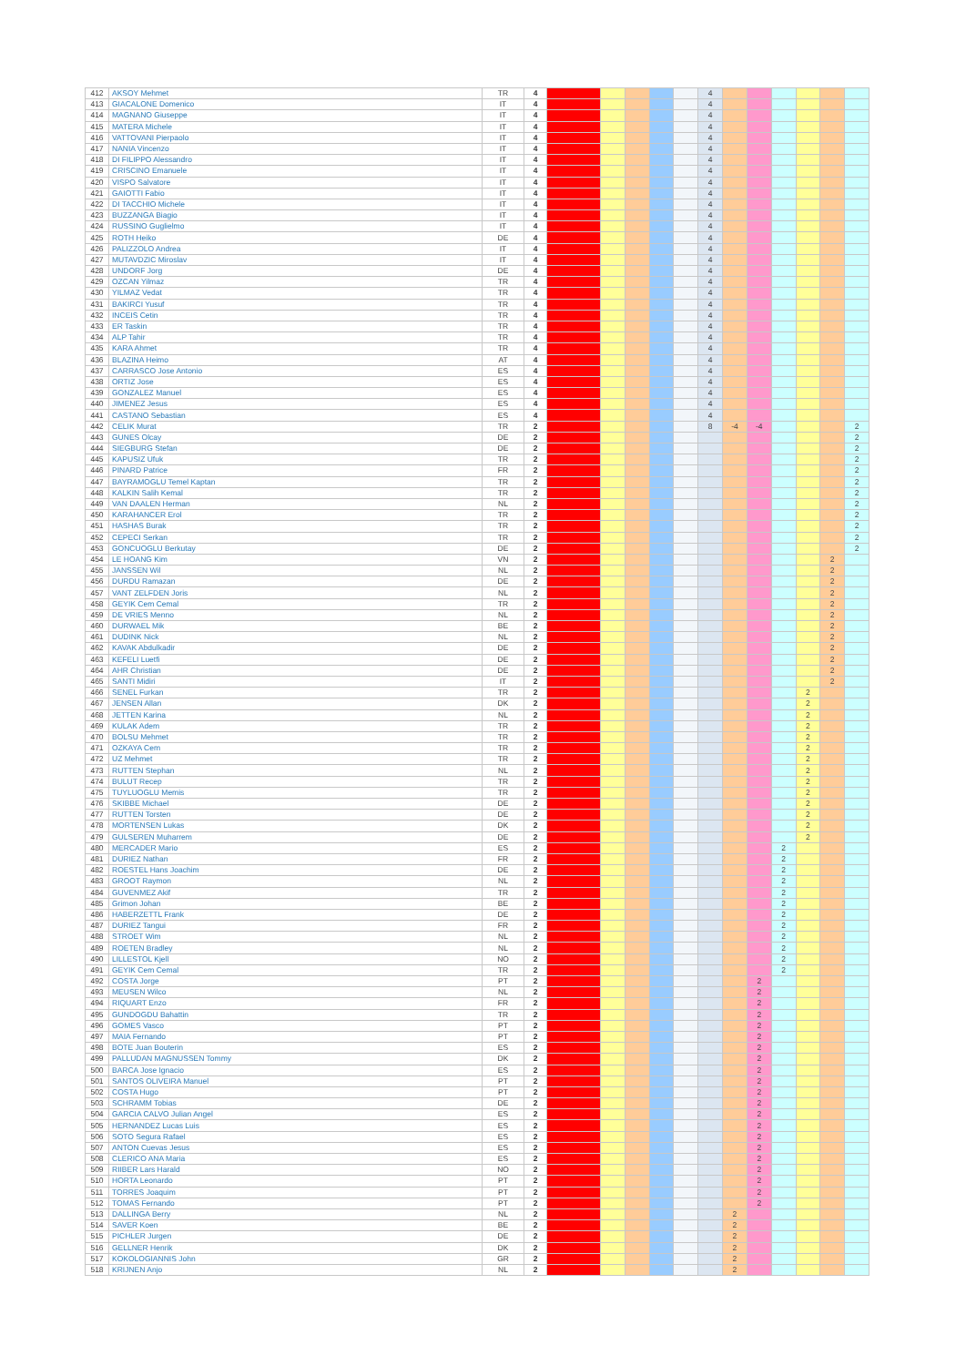| 412 | AKSOY Mehmet | TR | 4 | | | | | | 4 | | | | | | |
| 413 | GIACALONE Domenico | IT | 4 | | | | | | 4 | | | | | | |
| 414 | MAGNANO Giuseppe | IT | 4 | | | | | | 4 | | | | | | |
| 415 | MATERA Michele | IT | 4 | | | | | | 4 | | | | | | |
| 416 | VATTOVANI Pierpaolo | IT | 4 | | | | | | 4 | | | | | | |
| 417 | NANIA Vincenzo | IT | 4 | | | | | | 4 | | | | | | |
| 418 | DI FILIPPO Alessandro | IT | 4 | | | | | | 4 | | | | | | |
| 419 | CRISCINO Emanuele | IT | 4 | | | | | | 4 | | | | | | |
| 420 | VISPO Salvatore | IT | 4 | | | | | | 4 | | | | | | |
| 421 | GAIOTTI Fabio | IT | 4 | | | | | | 4 | | | | | | |
| 422 | DI TACCHIO Michele | IT | 4 | | | | | | 4 | | | | | | |
| 423 | BUZZANGA Biagio | IT | 4 | | | | | | 4 | | | | | | |
| 424 | RUSSINO Guglielmo | IT | 4 | | | | | | 4 | | | | | | |
| 425 | ROTH Heiko | DE | 4 | | | | | | 4 | | | | | | |
| 426 | PALIZZOLO Andrea | IT | 4 | | | | | | 4 | | | | | | |
| 427 | MUTAVDZIC Miroslav | IT | 4 | | | | | | 4 | | | | | | |
| 428 | UNDORF Jorg | DE | 4 | | | | | | 4 | | | | | | |
| 429 | OZCAN Yilmaz | TR | 4 | | | | | | 4 | | | | | | |
| 430 | YILMAZ Vedat | TR | 4 | | | | | | 4 | | | | | | |
| 431 | BAKIRCI Yusuf | TR | 4 | | | | | | 4 | | | | | | |
| 432 | INCEIS Cetin | TR | 4 | | | | | | 4 | | | | | | |
| 433 | ER Taskin | TR | 4 | | | | | | 4 | | | | | | |
| 434 | ALP Tahir | TR | 4 | | | | | | 4 | | | | | | |
| 435 | KARA Ahmet | TR | 4 | | | | | | 4 | | | | | | |
| 436 | BLAZINA Heimo | AT | 4 | | | | | | 4 | | | | | | |
| 437 | CARRASCO Jose Antonio | ES | 4 | | | | | | 4 | | | | | | |
| 438 | ORTIZ Jose | ES | 4 | | | | | | 4 | | | | | | |
| 439 | GONZALEZ Manuel | ES | 4 | | | | | | 4 | | | | | | |
| 440 | JIMENEZ Jesus | ES | 4 | | | | | | 4 | | | | | | |
| 441 | CASTANO Sebastian | ES | 4 | | | | | | 4 | | | | | | |
| 442 | CELIK Murat | TR | 2 | | | | | | 8 | -4 | -4 | | | | 2 |
| 443 | GUNES Olcay | DE | 2 | | | | | | | | | | | | 2 |
| 444 | SIEGBURG Stefan | DE | 2 | | | | | | | | | | | | 2 |
| 445 | KAPUSIZ Ufuk | TR | 2 | | | | | | | | | | | | 2 |
| 446 | PINARD Patrice | FR | 2 | | | | | | | | | | | | 2 |
| 447 | BAYRAMOGLU Temel Kaptan | TR | 2 | | | | | | | | | | | | 2 |
| 448 | KALKIN Salih Kemal | TR | 2 | | | | | | | | | | | | 2 |
| 449 | VAN DAALEN Herman | NL | 2 | | | | | | | | | | | | 2 |
| 450 | KARAHANCER Erol | TR | 2 | | | | | | | | | | | | 2 |
| 451 | HASHAS Burak | TR | 2 | | | | | | | | | | | | 2 |
| 452 | CEPECI Serkan | TR | 2 | | | | | | | | | | | | 2 |
| 453 | GONCUOGLU Berkutay | DE | 2 | | | | | | | | | | | | 2 |
| 454 | LE HOANG Kim | VN | 2 | | | | | | | | | | | 2 | |
| 455 | JANSSEN Wil | NL | 2 | | | | | | | | | | | 2 | |
| 456 | DURDU Ramazan | DE | 2 | | | | | | | | | | | 2 | |
| 457 | VANT ZELFDEN Joris | NL | 2 | | | | | | | | | | | 2 | |
| 458 | GEYIK Cem Cemal | TR | 2 | | | | | | | | | | | 2 | |
| 459 | DE VRIES Menno | NL | 2 | | | | | | | | | | | 2 | |
| 460 | DURWAEL Mik | BE | 2 | | | | | | | | | | | 2 | |
| 461 | DUDINK Nick | NL | 2 | | | | | | | | | | | 2 | |
| 462 | KAVAK Abdulkadir | DE | 2 | | | | | | | | | | | 2 | |
| 463 | KEFELI Luetfi | DE | 2 | | | | | | | | | | | 2 | |
| 464 | AHR Christian | DE | 2 | | | | | | | | | | | 2 | |
| 465 | SANTI Midiri | IT | 2 | | | | | | | | | | | 2 | |
| 466 | SENEL Furkan | TR | 2 | | | | | | | | | | 2 | | |
| 467 | JENSEN Allan | DK | 2 | | | | | | | | | | 2 | | |
| 468 | JETTEN Karina | NL | 2 | | | | | | | | | | 2 | | |
| 469 | KULAK Adem | TR | 2 | | | | | | | | | | 2 | | |
| 470 | BOLSU Mehmet | TR | 2 | | | | | | | | | | 2 | | |
| 471 | OZKAYA Cem | TR | 2 | | | | | | | | | | 2 | | |
| 472 | UZ Mehmet | TR | 2 | | | | | | | | | | 2 | | |
| 473 | RUTTEN Stephan | NL | 2 | | | | | | | | | | 2 | | |
| 474 | BULUT Recep | TR | 2 | | | | | | | | | | 2 | | |
| 475 | TUYLUOGLU Memis | TR | 2 | | | | | | | | | | 2 | | |
| 476 | SKIBBE Michael | DE | 2 | | | | | | | | | | 2 | | |
| 477 | RUTTEN Torsten | DE | 2 | | | | | | | | | | 2 | | |
| 478 | MORTENSEN Lukas | DK | 2 | | | | | | | | | | 2 | | |
| 479 | GULSEREN Muharrem | DE | 2 | | | | | | | | | | 2 | | |
| 480 | MERCADER Mario | ES | 2 | | | | | | | | | 2 | | | |
| 481 | DURIEZ Nathan | FR | 2 | | | | | | | | | 2 | | | |
| 482 | ROESTEL Hans Joachim | DE | 2 | | | | | | | | | 2 | | | |
| 483 | GROOT Raymon | NL | 2 | | | | | | | | | 2 | | | |
| 484 | GUVENMEZ Akif | TR | 2 | | | | | | | | | 2 | | | |
| 485 | Grimon Johan | BE | 2 | | | | | | | | | 2 | | | |
| 486 | HABERZETTL Frank | DE | 2 | | | | | | | | | 2 | | | |
| 487 | DURIEZ Tangui | FR | 2 | | | | | | | | | 2 | | | |
| 488 | STROET Wim | NL | 2 | | | | | | | | | 2 | | | |
| 489 | ROETEN Bradley | NL | 2 | | | | | | | | | 2 | | | |
| 490 | LILLESTOL Kjell | NO | 2 | | | | | | | | | 2 | | | |
| 491 | GEYIK Cem Cemal | TR | 2 | | | | | | | | | 2 | | | |
| 492 | COSTA Jorge | PT | 2 | | | | | | | | 2 | | | | |
| 493 | MEUSEN Wilco | NL | 2 | | | | | | | | 2 | | | | |
| 494 | RIQUART Enzo | FR | 2 | | | | | | | | 2 | | | | |
| 495 | GUNDOGDU Bahattin | TR | 2 | | | | | | | | 2 | | | | |
| 496 | GOMES Vasco | PT | 2 | | | | | | | | 2 | | | | |
| 497 | MAIA Fernando | PT | 2 | | | | | | | | 2 | | | | |
| 498 | BOTE Juan Bouterin | ES | 2 | | | | | | | | 2 | | | | |
| 499 | PALLUDAN MAGNUSSEN Tommy | DK | 2 | | | | | | | | 2 | | | | |
| 500 | BARCA Jose Ignacio | ES | 2 | | | | | | | | 2 | | | | |
| 501 | SANTOS OLIVEIRA Manuel | PT | 2 | | | | | | | | 2 | | | | |
| 502 | COSTA Hugo | PT | 2 | | | | | | | | 2 | | | | |
| 503 | SCHRAMM Tobias | DE | 2 | | | | | | | | 2 | | | | |
| 504 | GARCIA CALVO Julian Angel | ES | 2 | | | | | | | | 2 | | | | |
| 505 | HERNANDEZ Lucas Luis | ES | 2 | | | | | | | | 2 | | | | |
| 506 | SOTO Segura Rafael | ES | 2 | | | | | | | | 2 | | | | |
| 507 | ANTON Cuevas Jesus | ES | 2 | | | | | | | | 2 | | | | |
| 508 | CLERICO ANA Maria | ES | 2 | | | | | | | | 2 | | | | |
| 509 | RIIBER Lars Harald | NO | 2 | | | | | | | | 2 | | | | |
| 510 | HORTA Leonardo | PT | 2 | | | | | | | | 2 | | | | |
| 511 | TORRES Joaquim | PT | 2 | | | | | | | | 2 | | | | |
| 512 | TOMAS Fernando | PT | 2 | | | | | | | | 2 | | | | |
| 513 | DALLINGA Berry | NL | 2 | | | | | | | 2 | | | | | |
| 514 | SAVER Koen | BE | 2 | | | | | | | 2 | | | | | |
| 515 | PICHLER Jurgen | DE | 2 | | | | | | | 2 | | | | | |
| 516 | GELLNER Henrik | DK | 2 | | | | | | | 2 | | | | | |
| 517 | KOKOLOGIANNIS John | GR | 2 | | | | | | | 2 | | | | | |
| 518 | KRIJNEN Anjo | NL | 2 | | | | | | | 2 | | | | | |